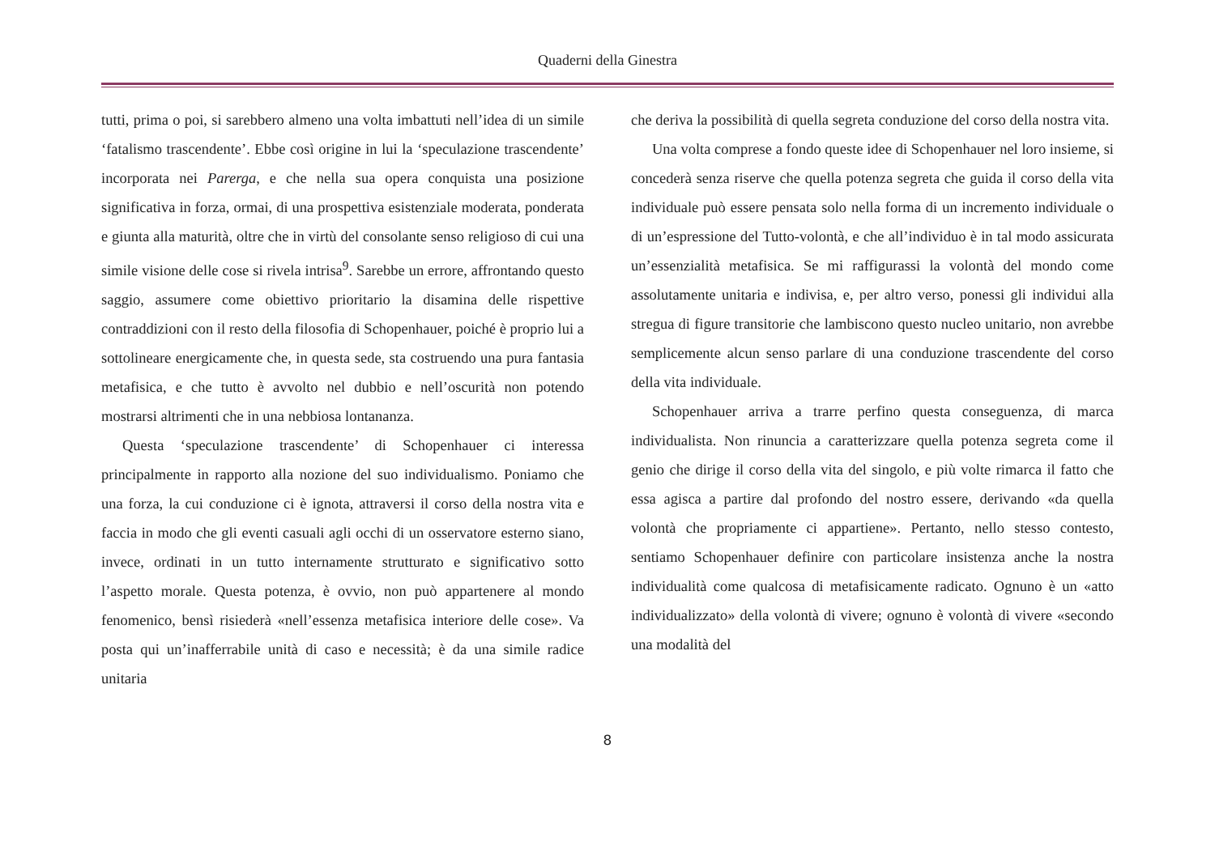Quaderni della Ginestra
tutti, prima o poi, si sarebbero almeno una volta imbattuti nell’idea di un simile ‘fatalismo trascendente’. Ebbe così origine in lui la ‘speculazione trascendente’ incorporata nei Parerga, e che nella sua opera conquista una posizione significativa in forza, ormai, di una prospettiva esistenziale moderata, ponderata e giunta alla maturità, oltre che in virtù del consolante senso religioso di cui una simile visione delle cose si rivela intrisa<sup>9</sup>. Sarebbe un errore, affrontando questo saggio, assumere come obiettivo prioritario la disamina delle rispettive contraddizioni con il resto della filosofia di Schopenhauer, poiché è proprio lui a sottolineare energicamente che, in questa sede, sta costruendo una pura fantasia metafisica, e che tutto è avvolto nel dubbio e nell’oscurità non potendo mostrarsi altrimenti che in una nebbiosa lontananza.
Questa ‘speculazione trascendente’ di Schopenhauer ci interessa principalmente in rapporto alla nozione del suo individualismo. Poniamo che una forza, la cui conduzione ci è ignota, attraversi il corso della nostra vita e faccia in modo che gli eventi casuali agli occhi di un osservatore esterno siano, invece, ordinati in un tutto internamente strutturato e significativo sotto l’aspetto morale. Questa potenza, è ovvio, non può appartenere al mondo fenomenico, bensì risiederà «nell’essenza metafisica interiore delle cose». Va posta qui un’inafferrabile unità di caso e necessità; è da una simile radice unitaria
che deriva la possibilità di quella segreta conduzione del corso della nostra vita.
Una volta comprese a fondo queste idee di Schopenhauer nel loro insieme, si concederà senza riserve che quella potenza segreta che guida il corso della vita individuale può essere pensata solo nella forma di un incremento individuale o di un’espressione del Tutto-volontà, e che all’individuo è in tal modo assicurata un’essenzialità metafisica. Se mi raffigurassi la volontà del mondo come assolutamente unitaria e indivisa, e, per altro verso, ponessi gli individui alla stregua di figure transitorie che lambiscono questo nucleo unitario, non avrebbe semplicemente alcun senso parlare di una conduzione trascendente del corso della vita individuale.
Schopenhauer arriva a trarre perfino questa conseguenza, di marca individualista. Non rinuncia a caratterizzare quella potenza segreta come il genio che dirige il corso della vita del singolo, e più volte rimarca il fatto che essa agisca a partire dal profondo del nostro essere, derivando «da quella volontà che propriamente ci appartiene». Pertanto, nello stesso contesto, sentiamo Schopenhauer definire con particolare insistenza anche la nostra individualità come qualcosa di metafisicamente radicato. Ognuno è un «atto individualizzato» della volontà di vivere; ognuno è volontà di vivere «secondo una modalità del
8